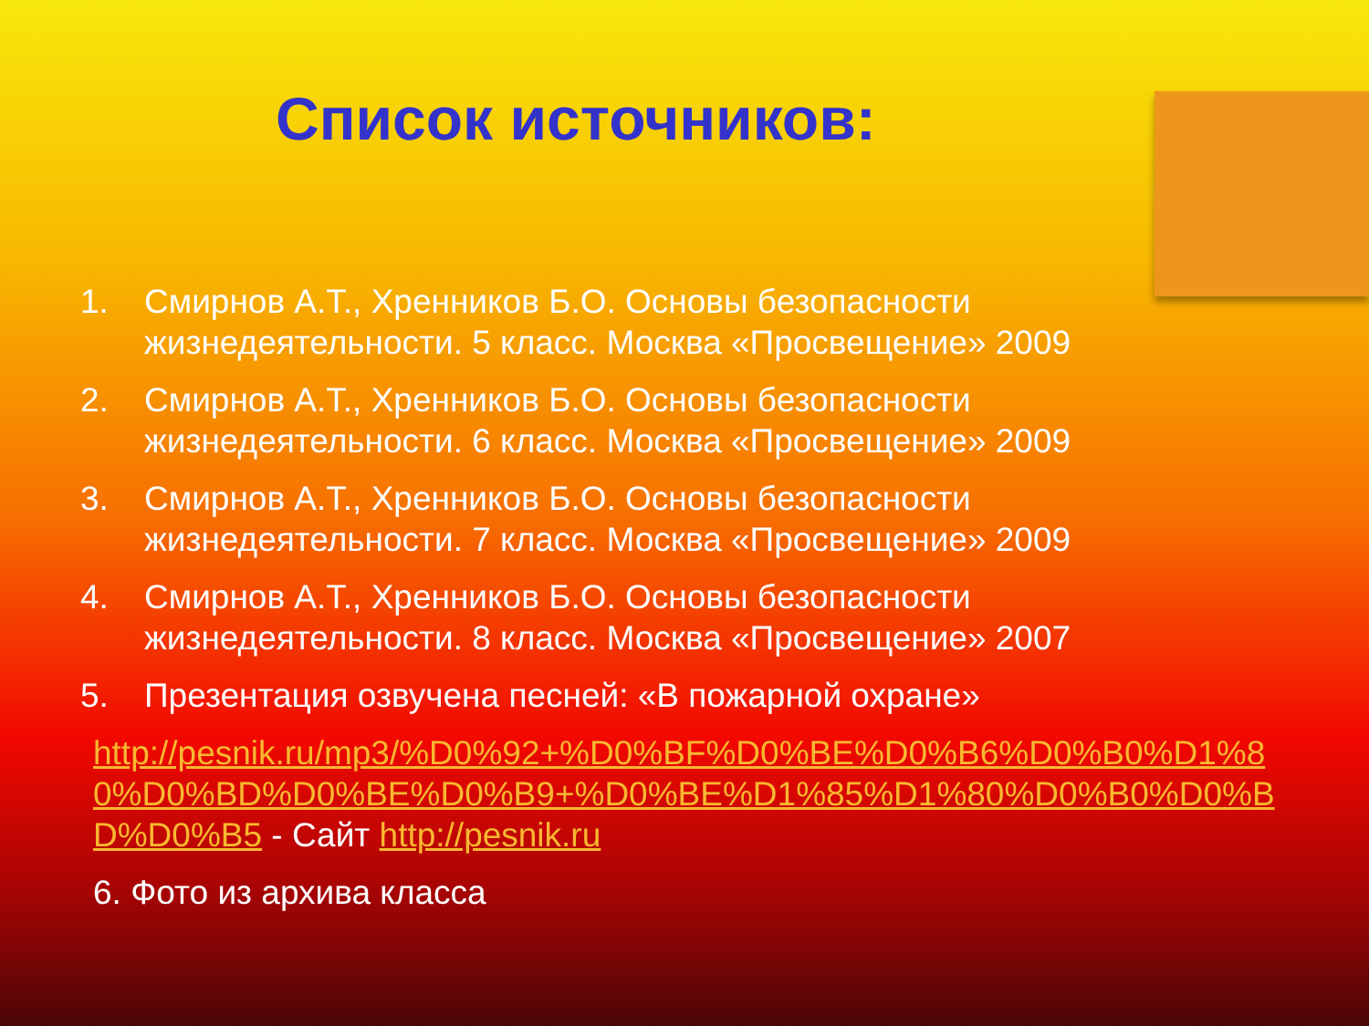Список источников:
1. Смирнов А.Т., Хренников Б.О. Основы безопасности жизнедеятельности. 5 класс. Москва «Просвещение» 2009
2. Смирнов А.Т., Хренников Б.О. Основы безопасности жизнедеятельности. 6 класс. Москва «Просвещение» 2009
3. Смирнов А.Т., Хренников Б.О. Основы безопасности жизнедеятельности. 7 класс. Москва «Просвещение» 2009
4. Смирнов А.Т., Хренников Б.О. Основы безопасности жизнедеятельности. 8 класс. Москва «Просвещение» 2007
5. Презентация озвучена песней: «В пожарной охране»
http://pesnik.ru/mp3/%D0%92+%D0%BF%D0%BE%D0%B6%D0%B0%D1%80%D0%BD%D0%BE%D0%B9+%D0%BE%D1%85%D1%80%D0%B0%D0%BD%D0%B5 - Сайт http://pesnik.ru
6. Фото из архива класса